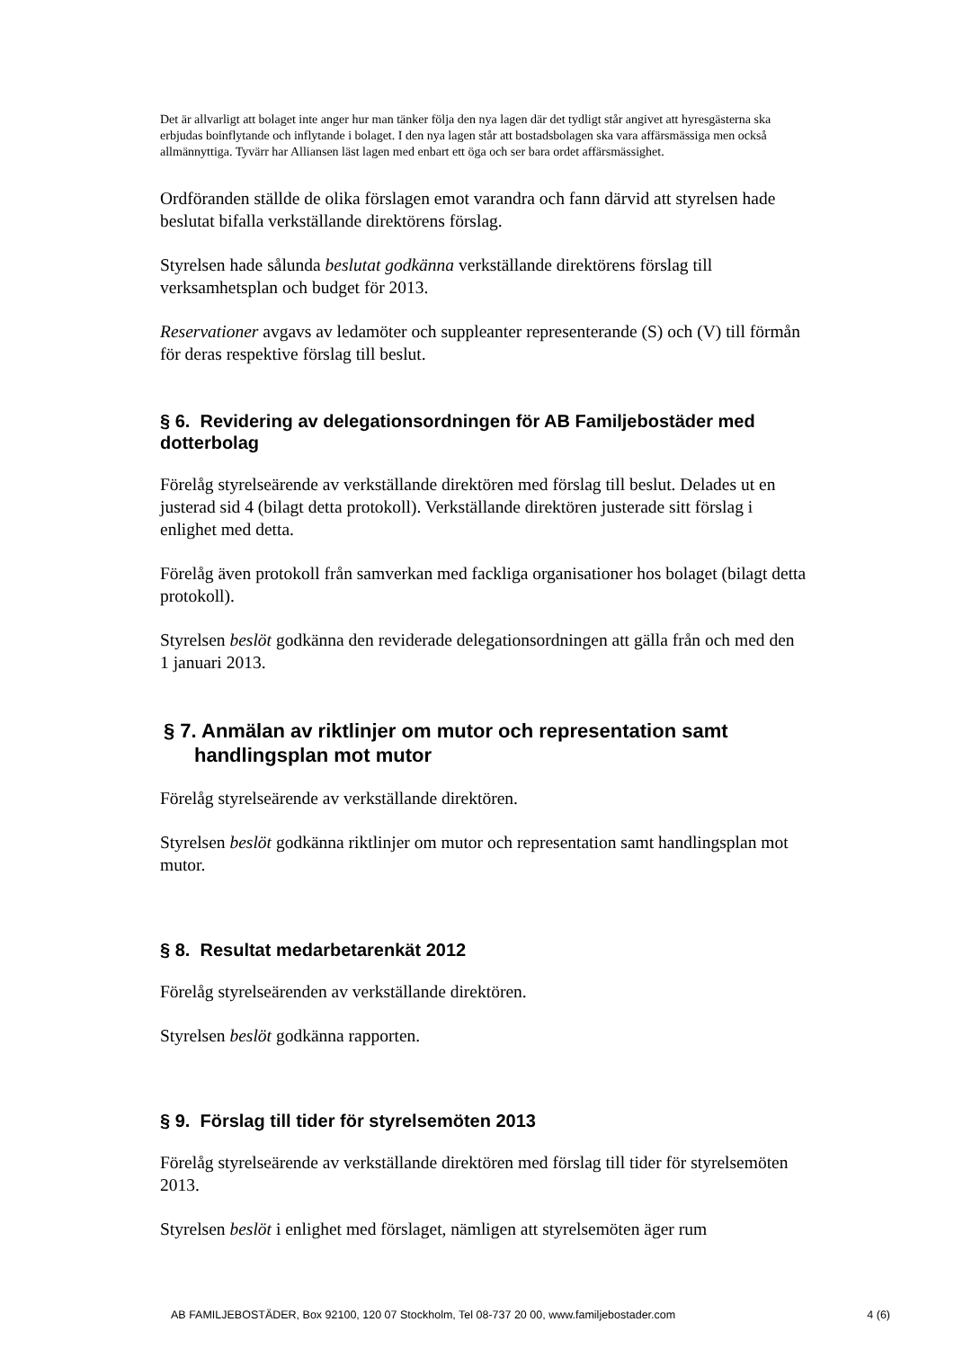Det är allvarligt att bolaget inte anger hur man tänker följa den nya lagen där det tydligt står angivet att hyresgästerna ska erbjudas boinflytande och inflytande i bolaget. I den nya lagen står att bostadsbolagen ska vara affärsmässiga men också allmännyttiga. Tyvärr har Alliansen läst lagen med enbart ett öga och ser bara ordet affärsmässighet.
Ordföranden ställde de olika förslagen emot varandra och fann därvid att styrelsen hade beslutat bifalla verkställande direktörens förslag.
Styrelsen hade sålunda beslutat godkänna verkställande direktörens förslag till verksamhetsplan och budget för 2013.
Reservationer avgavs av ledamöter och suppleanter representerande (S) och (V) till förmån för deras respektive förslag till beslut.
§ 6. Revidering av delegationsordningen för AB Familjebostäder med dotterbolag
Förelåg styrelseärende av verkställande direktören med förslag till beslut. Delades ut en justerad sid 4 (bilagt detta protokoll). Verkställande direktören justerade sitt förslag i enlighet med detta.
Förelåg även protokoll från samverkan med fackliga organisationer hos bolaget (bilagt detta protokoll).
Styrelsen beslöt godkänna den reviderade delegationsordningen att gälla från och med den 1 januari 2013.
§ 7. Anmälan av riktlinjer om mutor och representation samt handlingsplan mot mutor
Förelåg styrelseärende av verkställande direktören.
Styrelsen beslöt godkänna riktlinjer om mutor och representation samt handlingsplan mot mutor.
§ 8. Resultat medarbetarenkät 2012
Förelåg styrelseärenden av verkställande direktören.
Styrelsen beslöt godkänna rapporten.
§ 9. Förslag till tider för styrelsemöten 2013
Förelåg styrelseärende av verkställande direktören med förslag till tider för styrelsemöten 2013.
Styrelsen beslöt i enlighet med förslaget, nämligen att styrelsemöten äger rum
AB FAMILJEBOSTÄDER, Box 92100, 120 07 Stockholm, Tel 08-737 20 00, www.familjebostader.com 4 (6)